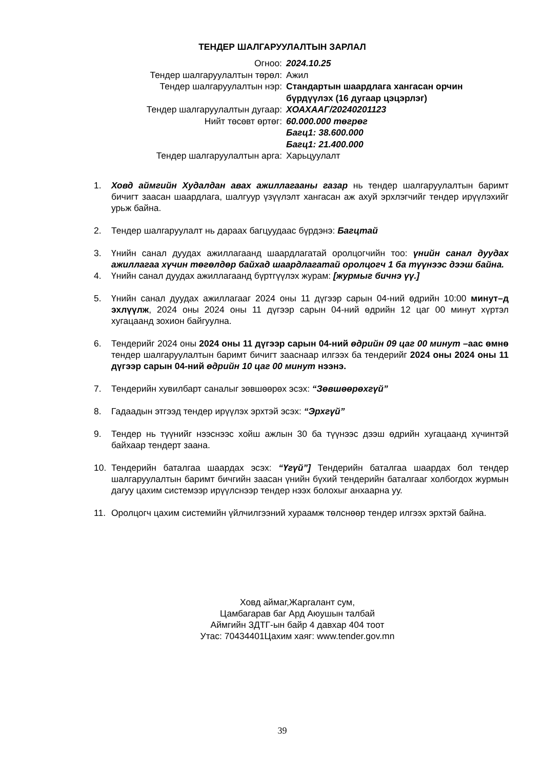ТЕНДЕР ШАЛГАРУУЛАЛТЫН ЗАРЛАЛ
| Огноо: | 2024.10.25 |
| Тендер шалгаруулалтын төрөл: | Ажил |
| Тендер шалгаруулалтын нэр: | Стандартын шаардлага хангасан орчин бүрдүүлэх (16 дугаар цэцэрлэг) |
| Тендер шалгаруулалтын дугаар: | ХОАХААГ/20240201123 |
| Нийт төсөвт өртөг: | 60.000.000 төгрөг Багц1: 38.600.000 Багц1: 21.400.000 |
| Тендер шалгаруулалтын арга: | Харьцуулалт |
1. Ховд аймгийн Худалдан авах ажиллагааны газар нь тендер шалгаруулалтын баримт бичигт заасан шаардлага, шалгуур үзүүлэлт хангасан аж ахуй эрхлэгчийг тендер ирүүлэхийг урьж байна.
2. Тендер шалгаруулалт нь дараах багцуудаас бүрдэнэ: Багцтай
3. Үнийн санал дуудах ажиллагаанд шаардлагатай оролцогчийн тоо: үнийн санал дуудах ажиллагаа хүчин төгөлдөр байхад шаардлагатай оролцогч 1 ба түүнээс дээш байна.
4. Үнийн санал дуудах ажиллагаанд бүртгүүлэх журам: [журмыг бичнэ үү.]
5. Үнийн санал дуудах ажиллагааг 2024 оны 11 дүгээр сарын 04-ний өдрийн 10:00 минут–д эхлүүлж, 2024 оны 2024 оны 11 дүгээр сарын 04-ний өдрийн 12 цаг 00 минут хүртэл хугацаанд зохион байгуулна.
6. Тендерийг 2024 оны 2024 оны 11 дүгээр сарын 04-ний өдрийн 09 цаг 00 минут –аас өмнө тендер шалгаруулалтын баримт бичигт зааснаар илгээх ба тендерийг 2024 оны 2024 оны 11 дүгээр сарын 04-ний өдрийн 10 цаг 00 минут нээнэ.
7. Тендерийн хувилбарт саналыг зөвшөөрөх эсэх: “Зөвшөөрөхгүй”
8. Гадаадын этгээд тендер ирүүлэх эрхтэй эсэх: “Эрхгүй”
9. Тендер нь түүнийг нээснээс хойш ажлын 30 ба түүнээс дээш өдрийн хугацаанд хүчинтэй байхаар тендерт заана.
10. Тендерийн баталгаа шаардах эсэх: “Үгүй”] Тендерийн баталгаа шаардах бол тендер шалгаруулалтын баримт бичгийн заасан үнийн бүхий тендерийн баталгааг холбогдох журмын дагуу цахим системээр ирүүлснээр тендер нээх болохыг анхаарна уу.
11. Оролцогч цахим системийн үйлчилгээний хураамж төлснөөр тендер илгээх эрхтэй байна.
Ховд аймаг,Жаргалант сум,
Цамбагарав баг Ард Аюушын талбай
Аймгийн ЗДТГ-ын байр 4 давхар 404 тоот
Утас: 70434401Цахим хаяг: www.tender.gov.mn
39